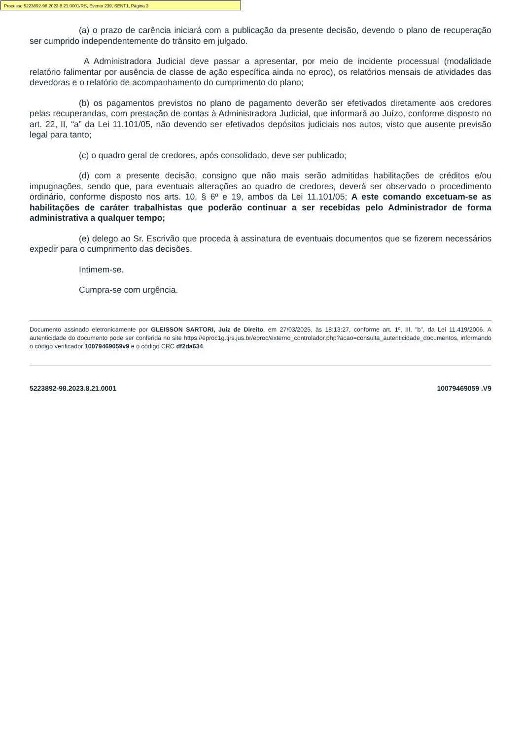Processo 5223892-98.2023.8.21.0001/RS, Evento 239, SENT1, Página 3
(a) o prazo de carência iniciará com a publicação da presente decisão, devendo o plano de recuperação ser cumprido independentemente do trânsito em julgado.
A Administradora Judicial deve passar a apresentar, por meio de incidente processual (modalidade relatório falimentar por ausência de classe de ação específica ainda no eproc), os relatórios mensais de atividades das devedoras e o relatório de acompanhamento do cumprimento do plano;
(b) os pagamentos previstos no plano de pagamento deverão ser efetivados diretamente aos credores pelas recuperandas, com prestação de contas à Administradora Judicial, que informará ao Juízo, conforme disposto no art. 22, II, “a” da Lei 11.101/05, não devendo ser efetivados depósitos judiciais nos autos, visto que ausente previsão legal para tanto;
(c) o quadro geral de credores, após consolidado, deve ser publicado;
(d) com a presente decisão, consigno que não mais serão admitidas habilitações de créditos e/ou impugnações, sendo que, para eventuais alterações ao quadro de credores, deverá ser observado o procedimento ordinário, conforme disposto nos arts. 10, § 6º e 19, ambos da Lei 11.101/05; A este comando excetuam-se as habilitações de caráter trabalhistas que poderão continuar a ser recebidas pelo Administrador de forma administrativa a qualquer tempo;
(e) delego ao Sr. Escrivão que proceda à assinatura de eventuais documentos que se fizerem necessários expedir para o cumprimento das decisões.
Intimem-se.
Cumpra-se com urgência.
Documento assinado eletronicamente por GLEISSON SARTORI, Juiz de Direito, em 27/03/2025, às 18:13:27, conforme art. 1º, III, "b", da Lei 11.419/2006. A autenticidade do documento pode ser conferida no site https://eproc1g.tjrs.jus.br/eproc/externo_controlador.php?acao=consulta_autenticidade_documentos, informando o código verificador 10079469059v9 e o código CRC df2da634.
5223892-98.2023.8.21.0001 10079469059 .V9